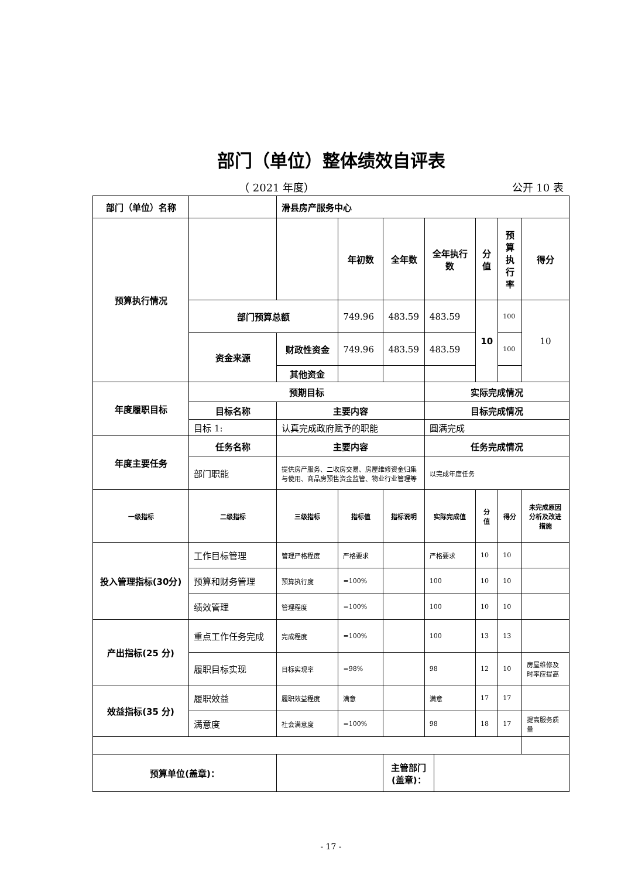部门（单位）整体绩效自评表
（ 2021 年度） 公开 10 表
| 部门（单位）名称 | | 滑县房产服务中心 | | | | | | | |
| 预算执行情况 | | | 年初数 | 全年数 | 全年执行数 | | 分值 | 预算执行率 | 得分 |
| | 部门预算总额 | | 749.96 | 483.59 | 483.59 | | 10 | 100 | 10 |
| | 资金来源 | 财政性资金 | 749.96 | 483.59 | 483.59 | | | 100 | |
| | | 其他资金 | | | | | | | |
| 年度履职目标 | 预期目标 | | | | 实际完成情况 | | | | |
| | 目标名称 | 主要内容 | | | 目标完成情况 | | | | |
| | 目标 1: | 认真完成政府赋予的职能 | | | 圆满完成 | | | | |
| 年度主要任务 | 任务名称 | 主要内容 | | | 任务完成情况 | | | | |
| | 部门职能 | 提供房产服务、二收房交易、房屋维修资金归集与使用、商品房预售资金监管、物业行业管理等 | | | 以完成年度任务 | | | | |
| 一级指标 | 二级指标 | 三级指标 | 指标值 | 指标说明 | 实际完成值 | | 分值 | 得分 | 未完成原因分析及改进措施 |
| 投入管理指标(30分) | 工作目标管理 | 管理严格程度 | 严格要求 | | 严格要求 | | 10 | 10 | |
| | 预算和财务管理 | 预算执行度 | =100% | | 100 | | 10 | 10 | |
| | 绩效管理 | 管理程度 | =100% | | 100 | | 10 | 10 | |
| 产出指标(25 分) | 重点工作任务完成 | 完成程度 | =100% | | 100 | | 13 | 13 | |
| | 履职目标实现 | 目标实现率 | =98% | | 98 | | 12 | 10 | 房屋维修及时率应提高 |
| 效益指标(35 分) | 履职效益 | 履职效益程度 | 满意 | | 满意 | | 17 | 17 | |
| | 满意度 | 社会满意度 | =100% | | 98 | | 18 | 17 | 提高服务质量 |
| 预算单位(盖章)： | | | | 主管部门(盖章)： | | | | | |
- 17 -